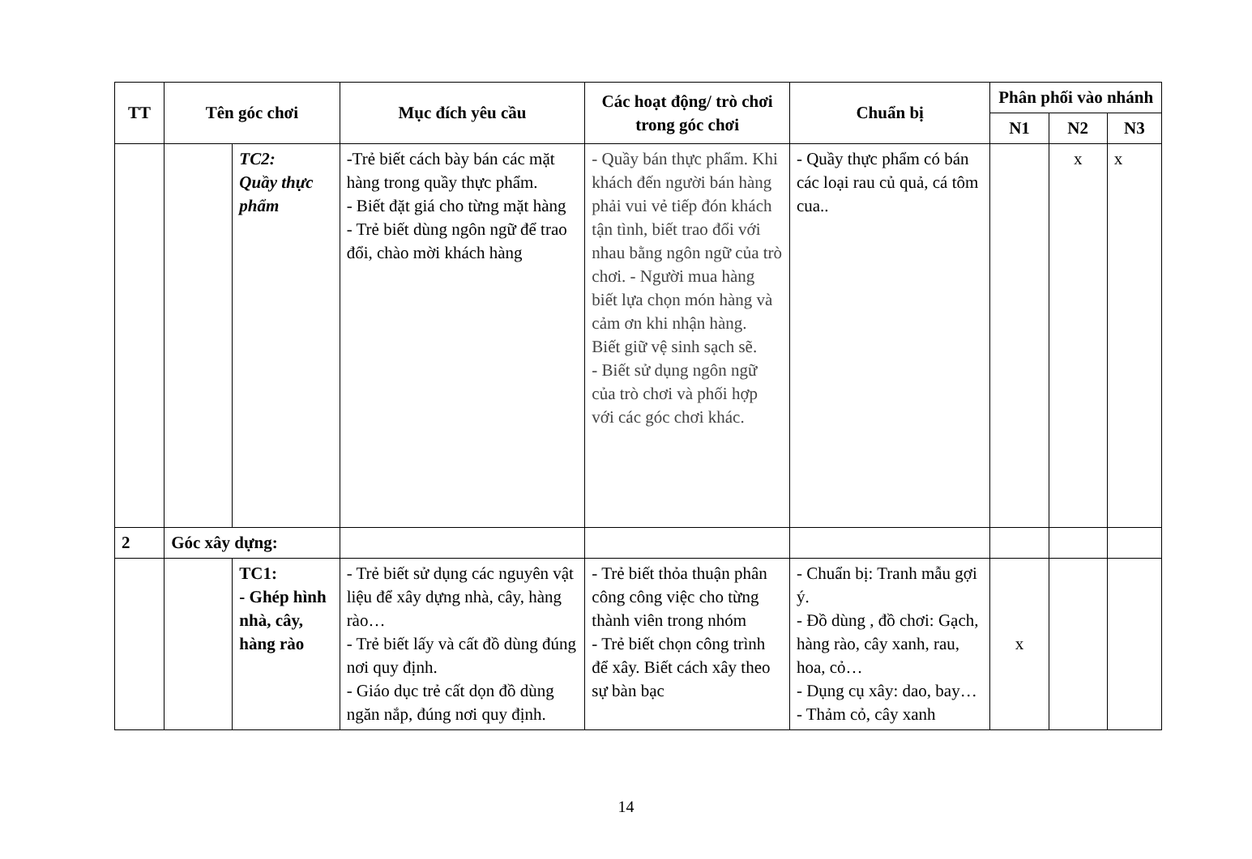| TT | Tên góc chơi | | Mục đích yêu cầu | Các hoạt động/ trò chơi trong góc chơi | Chuẩn bị | Phân phối vào nhánh | | |
| --- | --- | --- | --- | --- | --- | --- | --- | --- |
| | | | | | | N1 | N2 | N3 |
| | | TC2: Quầy thực phẩm | -Trẻ biết cách bày bán các mặt hàng trong quầy thực phẩm. - Biết đặt giá cho từng mặt hàng - Trẻ biết dùng ngôn ngữ để trao đổi, chào mời khách hàng | - Quầy bán thực phẩm. Khi khách đến người bán hàng phải vui vẻ tiếp đón khách tận tình, biết trao đổi với nhau bằng ngôn ngữ của trò chơi. - Người mua hàng biết lựa chọn món hàng và cảm ơn khi nhận hàng. Biết giữ vệ sinh sạch sẽ. - Biết sử dụng ngôn ngữ của trò chơi và phối hợp với các góc chơi khác. | - Quầy thực phẩm có bán các loại rau củ quả, cá tôm cua.. | | x | x |
| 2 | Góc xây dựng: | | | | | | | |
| | | TC1: - Ghép hình nhà, cây, hàng rào | - Trẻ biết sử dụng các nguyên vật liệu để xây dựng nhà, cây, hàng rào… - Trẻ biết lấy và cất đồ dùng đúng nơi quy định. - Giáo dục trẻ cất dọn đồ dùng ngăn nắp, đúng nơi quy định. | - Trẻ biết thỏa thuận phân công công việc cho từng thành viên trong nhóm - Trẻ biết chọn công trình để xây. Biết cách xây theo sự bàn bạc | - Chuẩn bị: Tranh mẫu gợi ý. - Đồ dùng , đồ chơi: Gạch, hàng rào, cây xanh, rau, hoa, cỏ… - Dụng cụ xây: dao, bay… - Thảm cỏ, cây xanh | x | | |
14